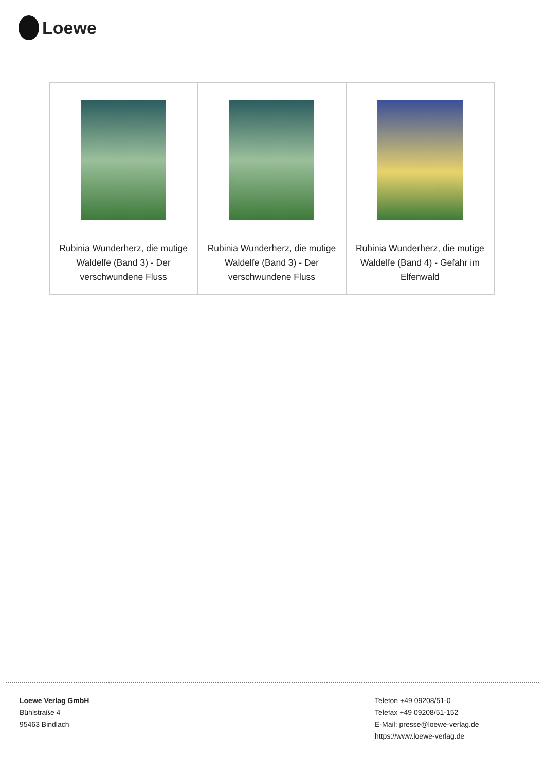Loewe
| Rubinia Wunderherz, die mutige Waldelfe (Band 3) - Der verschwundene Fluss | Rubinia Wunderherz, die mutige Waldelfe (Band 3) - Der verschwundene Fluss | Rubinia Wunderherz, die mutige Waldelfe (Band 4) - Gefahr im Elfenwald |
Loewe Verlag GmbH
Bühlstraße 4
95463 Bindlach
Telefon +49 09208/51-0
Telefax +49 09208/51-152
E-Mail: presse@loewe-verlag.de
https://www.loewe-verlag.de